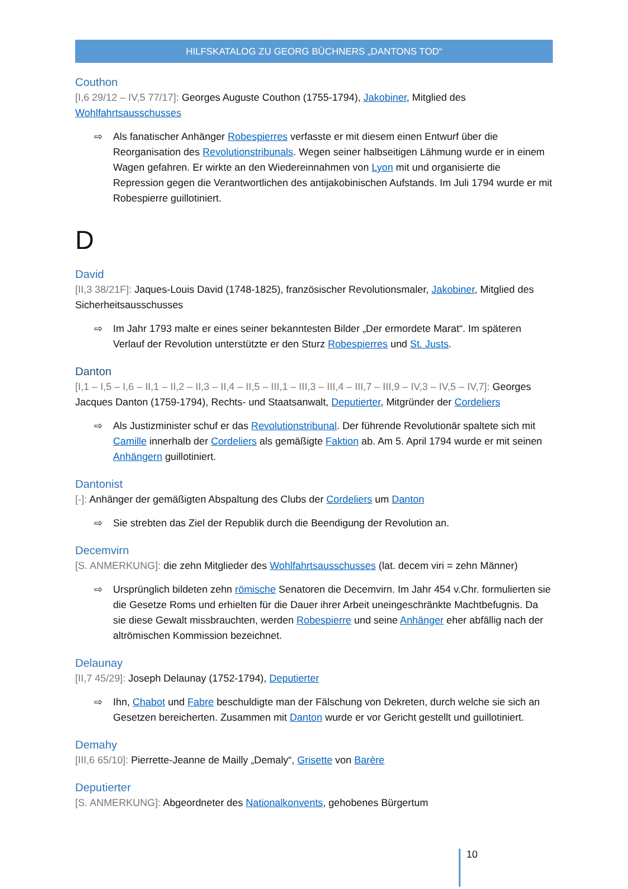HILFSKATALOG ZU GEORG BÜCHNERS „DANTONS TOD“
Couthon
[I,6 29/12 – IV,5 77/17]: Georges Auguste Couthon (1755-1794), Jakobiner, Mitglied des Wohlfahrtsausschusses
⇨
Als fanatischer Anhänger Robespierres verfasste er mit diesem einen Entwurf über die Reorganisation des Revolutionstribunals. Wegen seiner halbseitigen Lähmung wurde er in einem Wagen gefahren. Er wirkte an den Wiedereinnahmen von Lyon mit und organisierte die Repression gegen die Verantwortlichen des antijakobinischen Aufstands. Im Juli 1794 wurde er mit Robespierre guillotiniert.
D
David
[II,3 38/21F]: Jaques-Louis David (1748-1825), französischer Revolutionsmaler, Jakobiner, Mitglied des Sicherheitsausschusses
⇨
Im Jahr 1793 malte er eines seiner bekanntesten Bilder „Der ermordete Marat“. Im späteren Verlauf der Revolution unterstützte er den Sturz Robespierres und St. Justs.
Danton
[I,1 – I,5 – I,6 – II,1 – II,2 – II,3 – II,4 – II,5 – III,1 – III,3 – III,4 – III,7 – III,9 – IV,3 – IV,5 – IV,7]: Georges Jacques Danton (1759-1794), Rechts- und Staatsanwalt, Deputierter, Mitgründer der Cordeliers
⇨
Als Justizminister schuf er das Revolutionstribunal. Der führende Revolutionär spaltete sich mit Camille innerhalb der Cordeliers als gemäßigte Faktion ab. Am 5. April 1794 wurde er mit seinen Anhängern guillotiniert.
Dantonist
[-]: Anhänger der gemäßigten Abspaltung des Clubs der Cordeliers um Danton
⇨
Sie strebten das Ziel der Republik durch die Beendigung der Revolution an.
Decemvirn
[S. ANMERKUNG]: die zehn Mitglieder des Wohlfahrtsausschusses (lat. decem viri = zehn Männer)
⇨
Ursprünglich bildeten zehn römische Senatoren die Decemvirn. Im Jahr 454 v.Chr. formulierten sie die Gesetze Roms und erhielten für die Dauer ihrer Arbeit uneingeschränkte Machtbefugnis. Da sie diese Gewalt missbrauchten, werden Robespierre und seine Anhänger eher abfällig nach der altrömischen Kommission bezeichnet.
Delaunay
[II,7 45/29]: Joseph Delaunay (1752-1794), Deputierter
⇨
Ihn, Chabot und Fabre beschuldigte man der Fälschung von Dekreten, durch welche sie sich an Gesetzen bereicherten. Zusammen mit Danton wurde er vor Gericht gestellt und guillotiniert.
Demahy
[III,6 65/10]: Pierrette-Jeanne de Mailly „Demaly“, Grisette von Barère
Deputierter
[S. ANMERKUNG]: Abgeordneter des Nationalkonvents, gehobenes Bürgertum
10